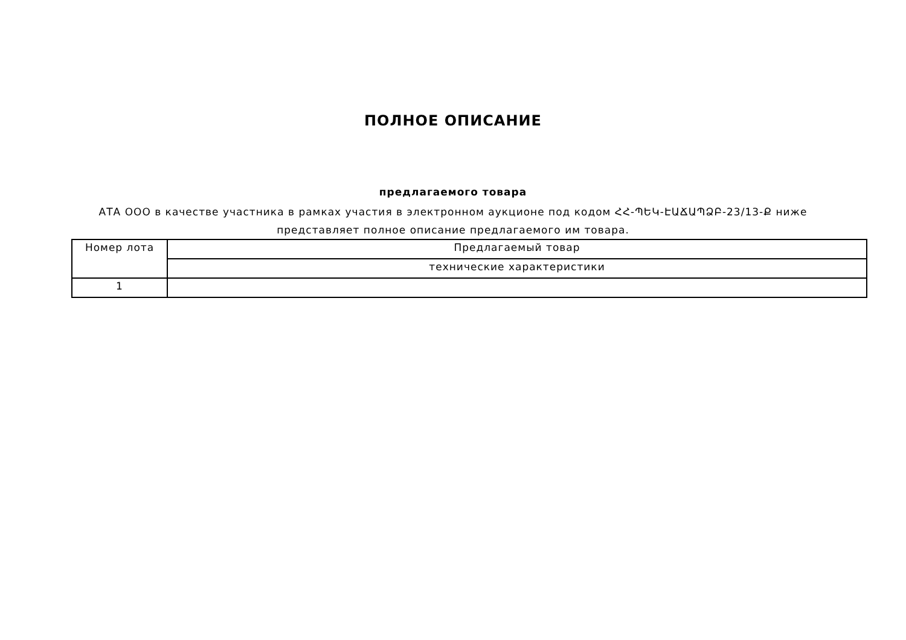ПОЛНОЕ ОПИСАНИЕ
предлагаемого товара
АТА ООО в качестве участника в рамках участия в электронном аукционе под кодом ՀՀ-ՊԵԿ-ԷԱՃԱՊՁԲ-23/13-Ք ниже представляет полное описание предлагаемого им товара.
| Номер лота | Предлагаемый товар |
| | технические характеристики |
| 1 | |